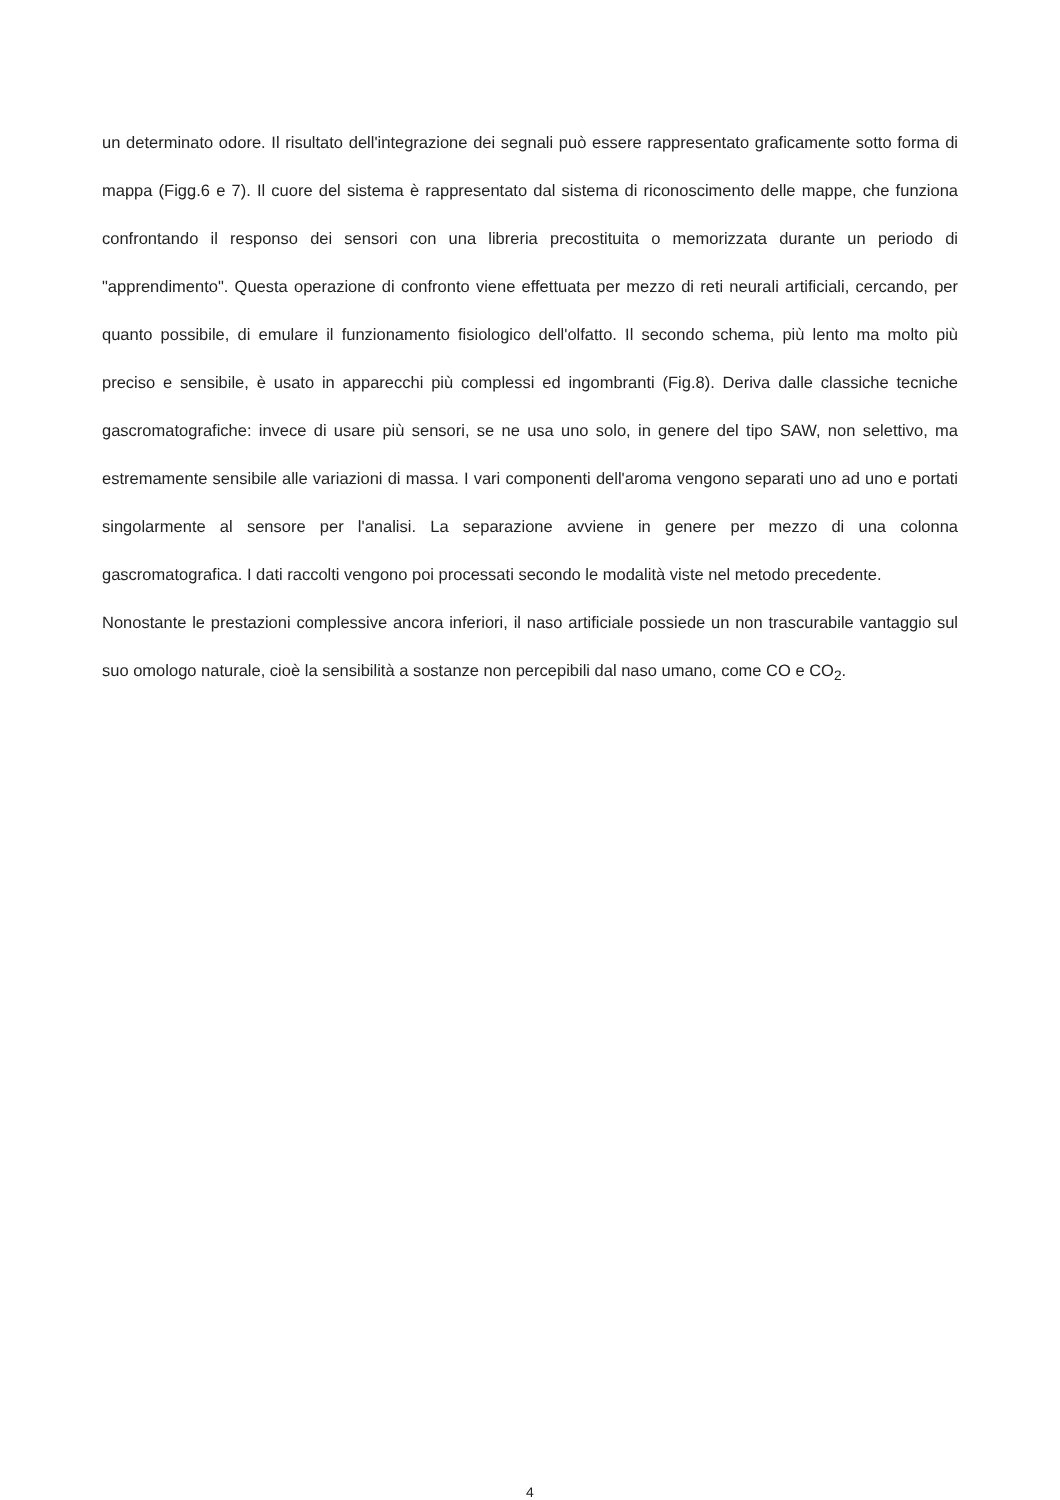un determinato odore. Il risultato dell'integrazione dei segnali può essere rappresentato graficamente sotto forma di mappa (Figg.6 e 7). Il cuore del sistema è rappresentato dal sistema di riconoscimento delle mappe, che funziona confrontando il responso dei sensori con una libreria precostituita o memorizzata durante un periodo di "apprendimento". Questa operazione di confronto viene effettuata per mezzo di reti neurali artificiali, cercando, per quanto possibile, di emulare il funzionamento fisiologico dell'olfatto. Il secondo schema, più lento ma molto più preciso e sensibile, è usato in apparecchi più complessi ed ingombranti (Fig.8). Deriva dalle classiche tecniche gascromatografiche: invece di usare più sensori, se ne usa uno solo, in genere del tipo SAW, non selettivo, ma estremamente sensibile alle variazioni di massa. I vari componenti dell'aroma vengono separati uno ad uno e portati singolarmente al sensore per l'analisi. La separazione avviene in genere per mezzo di una colonna gascromatografica. I dati raccolti vengono poi processati secondo le modalità viste nel metodo precedente.
Nonostante le prestazioni complessive ancora inferiori, il naso artificiale possiede un non trascurabile vantaggio sul suo omologo naturale, cioè la sensibilità a sostanze non percepibili dal naso umano, come CO e CO<sub>2</sub>.
4